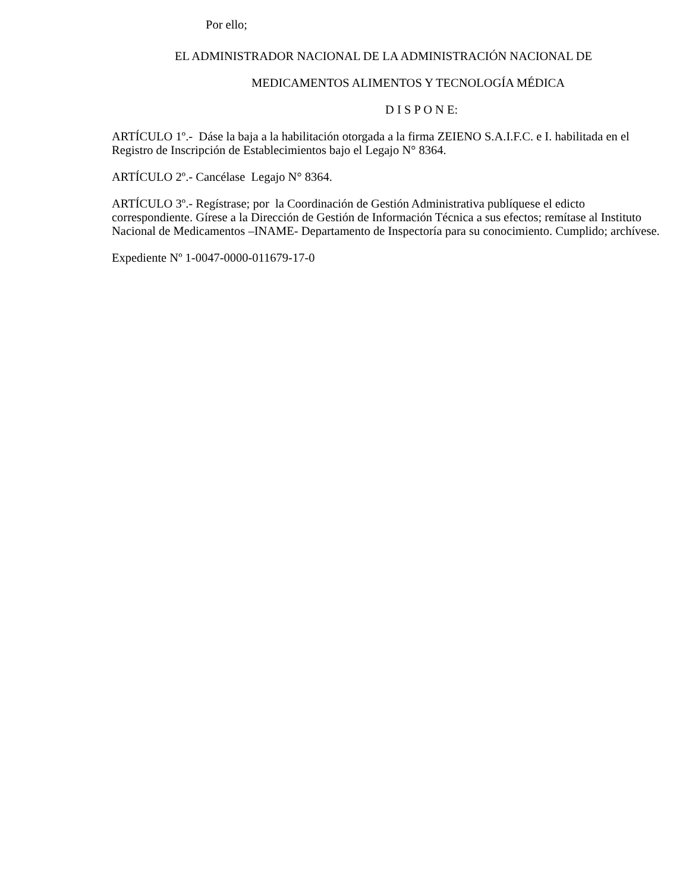Por ello;
EL ADMINISTRADOR NACIONAL DE LA ADMINISTRACIÓN NACIONAL DE
MEDICAMENTOS ALIMENTOS Y TECNOLOGÍA MÉDICA
D I S P O N E:
ARTÍCULO 1º.- Dáse la baja a la habilitación otorgada a la firma ZEIENO S.A.I.F.C. e I. habilitada en el Registro de Inscripción de Establecimientos bajo el Legajo N° 8364.
ARTÍCULO 2º.- Cancélase Legajo N° 8364.
ARTÍCULO 3º.- Regístrase; por la Coordinación de Gestión Administrativa publíquese el edicto correspondiente. Gírese a la Dirección de Gestión de Información Técnica a sus efectos; remítase al Instituto Nacional de Medicamentos –INAME- Departamento de Inspectoría para su conocimiento. Cumplido; archívese.
Expediente Nº 1-0047-0000-011679-17-0